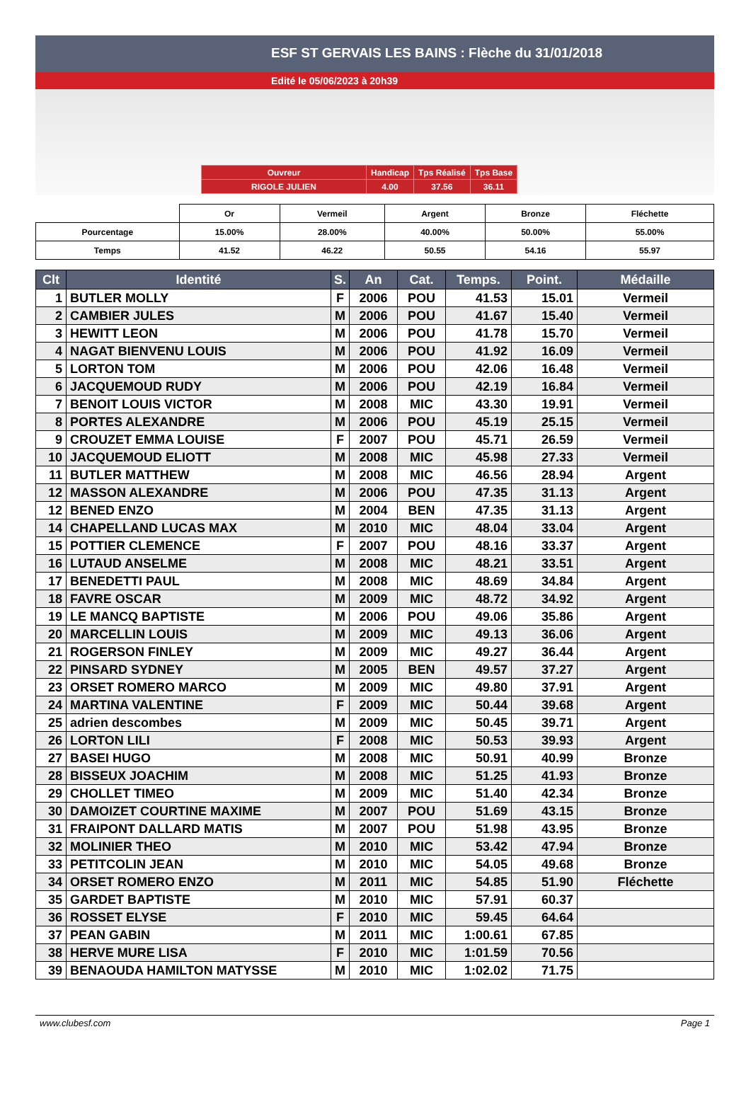ESF ST GERVAIS LES BAINS : Flèche du 31/01/2018
Edité le 05/06/2023 à 20h39
| Ouvreur | Handicap | Tps Réalisé | Tps Base |
| RIGOLE JULIEN | 4.00 | 37.56 | 36.11 |
| | Or | Vermeil | Argent | Bronze | Fléchette |
| Pourcentage | 15.00% | 28.00% | 40.00% | 50.00% | 55.00% |
| Temps | 41.52 | 46.22 | 50.55 | 54.16 | 55.97 |
| Clt | Identité | S. | An | Cat. | Temps. | Point. | Médaille |
| --- | --- | --- | --- | --- | --- | --- | --- |
| 1 | BUTLER MOLLY | F | 2006 | POU | 41.53 | 15.01 | Vermeil |
| 2 | CAMBIER JULES | M | 2006 | POU | 41.67 | 15.40 | Vermeil |
| 3 | HEWITT LEON | M | 2006 | POU | 41.78 | 15.70 | Vermeil |
| 4 | NAGAT BIENVENU LOUIS | M | 2006 | POU | 41.92 | 16.09 | Vermeil |
| 5 | LORTON TOM | M | 2006 | POU | 42.06 | 16.48 | Vermeil |
| 6 | JACQUEMOUD RUDY | M | 2006 | POU | 42.19 | 16.84 | Vermeil |
| 7 | BENOIT LOUIS VICTOR | M | 2008 | MIC | 43.30 | 19.91 | Vermeil |
| 8 | PORTES ALEXANDRE | M | 2006 | POU | 45.19 | 25.15 | Vermeil |
| 9 | CROUZET EMMA LOUISE | F | 2007 | POU | 45.71 | 26.59 | Vermeil |
| 10 | JACQUEMOUD ELIOTT | M | 2008 | MIC | 45.98 | 27.33 | Vermeil |
| 11 | BUTLER MATTHEW | M | 2008 | MIC | 46.56 | 28.94 | Argent |
| 12 | MASSON ALEXANDRE | M | 2006 | POU | 47.35 | 31.13 | Argent |
| 12 | BENED ENZO | M | 2004 | BEN | 47.35 | 31.13 | Argent |
| 14 | CHAPELLAND LUCAS MAX | M | 2010 | MIC | 48.04 | 33.04 | Argent |
| 15 | POTTIER CLEMENCE | F | 2007 | POU | 48.16 | 33.37 | Argent |
| 16 | LUTAUD ANSELME | M | 2008 | MIC | 48.21 | 33.51 | Argent |
| 17 | BENEDETTI PAUL | M | 2008 | MIC | 48.69 | 34.84 | Argent |
| 18 | FAVRE OSCAR | M | 2009 | MIC | 48.72 | 34.92 | Argent |
| 19 | LE MANCQ BAPTISTE | M | 2006 | POU | 49.06 | 35.86 | Argent |
| 20 | MARCELLIN LOUIS | M | 2009 | MIC | 49.13 | 36.06 | Argent |
| 21 | ROGERSON FINLEY | M | 2009 | MIC | 49.27 | 36.44 | Argent |
| 22 | PINSARD SYDNEY | M | 2005 | BEN | 49.57 | 37.27 | Argent |
| 23 | ORSET ROMERO MARCO | M | 2009 | MIC | 49.80 | 37.91 | Argent |
| 24 | MARTINA VALENTINE | F | 2009 | MIC | 50.44 | 39.68 | Argent |
| 25 | adrien descombes | M | 2009 | MIC | 50.45 | 39.71 | Argent |
| 26 | LORTON LILI | F | 2008 | MIC | 50.53 | 39.93 | Argent |
| 27 | BASEI HUGO | M | 2008 | MIC | 50.91 | 40.99 | Bronze |
| 28 | BISSEUX JOACHIM | M | 2008 | MIC | 51.25 | 41.93 | Bronze |
| 29 | CHOLLET TIMEO | M | 2009 | MIC | 51.40 | 42.34 | Bronze |
| 30 | DAMOIZET COURTINE MAXIME | M | 2007 | POU | 51.69 | 43.15 | Bronze |
| 31 | FRAIPONT DALLARD MATIS | M | 2007 | POU | 51.98 | 43.95 | Bronze |
| 32 | MOLINIER THEO | M | 2010 | MIC | 53.42 | 47.94 | Bronze |
| 33 | PETITCOLIN JEAN | M | 2010 | MIC | 54.05 | 49.68 | Bronze |
| 34 | ORSET ROMERO ENZO | M | 2011 | MIC | 54.85 | 51.90 | Fléchette |
| 35 | GARDET BAPTISTE | M | 2010 | MIC | 57.91 | 60.37 | |
| 36 | ROSSET ELYSE | F | 2010 | MIC | 59.45 | 64.64 | |
| 37 | PEAN GABIN | M | 2011 | MIC | 1:00.61 | 67.85 | |
| 38 | HERVE MURE LISA | F | 2010 | MIC | 1:01.59 | 70.56 | |
| 39 | BENAOUDA HAMILTON MATYSSE | M | 2010 | MIC | 1:02.02 | 71.75 | |
www.clubesf.com Page 1